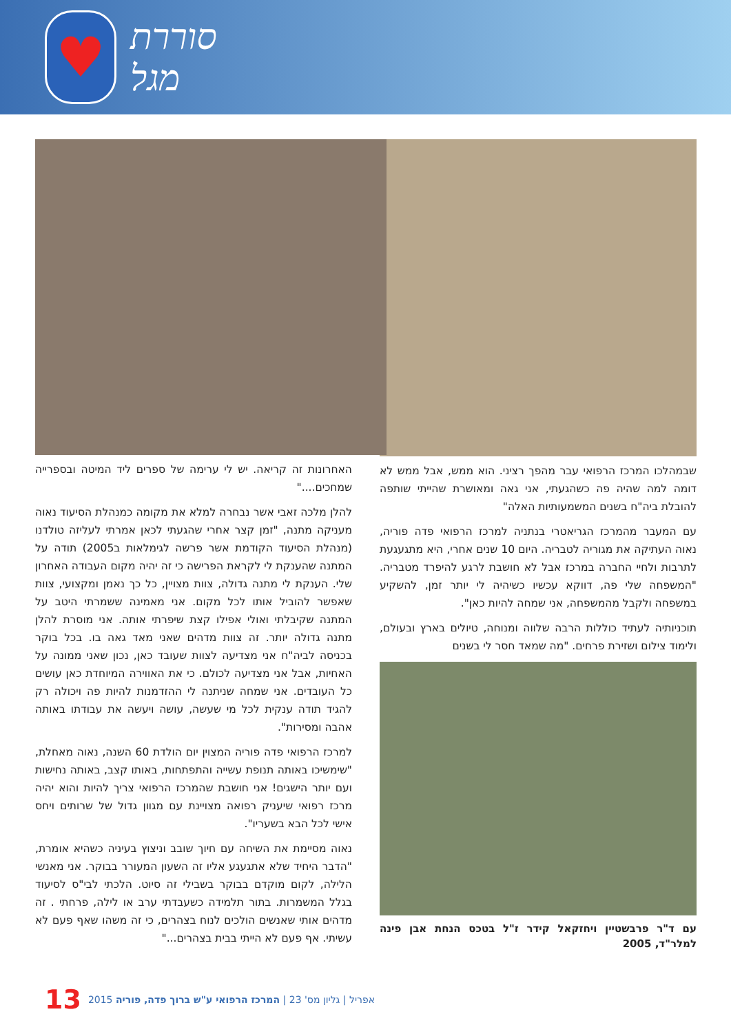♥
סוררת מגל
שבמהלכו המרכז הרפואי עבר מהפך רציני. הוא ממש, אבל ממש לא דומה למה שהיה פה כשהגעתי, אני גאה ומאושרת שהייתי שותפה להובלת ביה"ח בשנים המשמעותיות האלה"
עם המעבר מהמרכז הגריאטרי בנתניה למרכז הרפואי פדה פוריה, נאוה העתיקה את מגוריה לטבריה. היום 10 שנים אחרי, היא מתגעגעת לתרבות ולחיי החברה במרכז אבל לא חושבת לרגע להיפרד מטבריה. "המשפחה שלי פה, דווקא עכשיו כשיהיה לי יותר זמן, להשקיע במשפחה ולקבל מהמשפחה, אני שמחה להיות כאן".
תוכניותיה לעתיד כוללות הרבה שלווה ומנוחה, טיולים בארץ ובעולם, ולימוד צילום ושזירת פרחים. "מה שמאד חסר לי בשנים
עם ד"ר פרבשטיין ויחזקאל קידר ז"ל בטכס הנחת אבן פינה למלר"ד, 2005
האחרונות זה קריאה. יש לי ערימה של ספרים ליד המיטה ובספרייה שמחכים...."
להלן מלכה זאבי אשר נבחרה למלא את מקומה כמנהלת הסיעוד נאוה מעניקה מתנה, "זמן קצר אחרי שהגעתי לכאן אמרתי לעליזה טולדנו (מנהלת הסיעוד הקודמת אשר פרשה לגימלאות ב2005) תודה על המתנה שהענקת לי לקראת הפרישה כי זה יהיה מקום העבודה האחרון שלי. הענקת לי מתנה גדולה, צוות מצויין, כל כך נאמן ומקצועי, צוות שאפשר להוביל אותו לכל מקום. אני מאמינה ששמרתי היטב על המתנה שקיבלתי ואולי אפילו קצת שיפרתי אותה. אני מוסרת להלן מתנה גדולה יותר. זה צוות מדהים שאני מאד גאה בו. בכל בוקר בכניסה לביה"ח אני מצדיעה לצוות שעובד כאן, נכון שאני ממונה על האחיות, אבל אני מצדיעה לכולם. כי את האווירה המיוחדת כאן עושים כל העובדים. אני שמחה שניתנה לי ההזדמנות להיות פה ויכולה רק להגיד תודה ענקית לכל מי שעשה, עושה ויעשה את עבודתו באותה אהבה ומסירות".
למרכז הרפואי פדה פוריה המצוין יום הולדת 60 השנה, נאוה מאחלת, "שימשיכו באותה תנופת עשייה והתפתחות, באותו קצב, באותה נחישות ועם יותר הישגים! אני חושבת שהמרכז הרפואי צריך להיות והוא יהיה מרכז רפואי שיעניק רפואה מצויינת עם מגוון גדול של שרותים ויחס אישי לכל הבא בשעריו".
נאוה מסיימת את השיחה עם חיוך שובב וניצוץ בעיניה כשהיא אומרת, "הדבר היחיד שלא אתגעגע אליו זה השעון המעורר בבוקר. אני מאנשי הלילה, לקום מוקדם בבוקר בשבילי זה סיוט. הלכתי לבי"ס לסיעוד בגלל המשמרות. בתור תלמידה כשעבדתי ערב או לילה, פרחתי . זה מדהים אותי שאנשים הולכים לנוח בצהרים, כי זה משהו שאף פעם לא עשיתי. אף פעם לא הייתי בבית בצהרים..."
13 2015 אפריל | גליון מס' 23 | המרכז הרפואי ע"ש ברוך פדה, פוריה